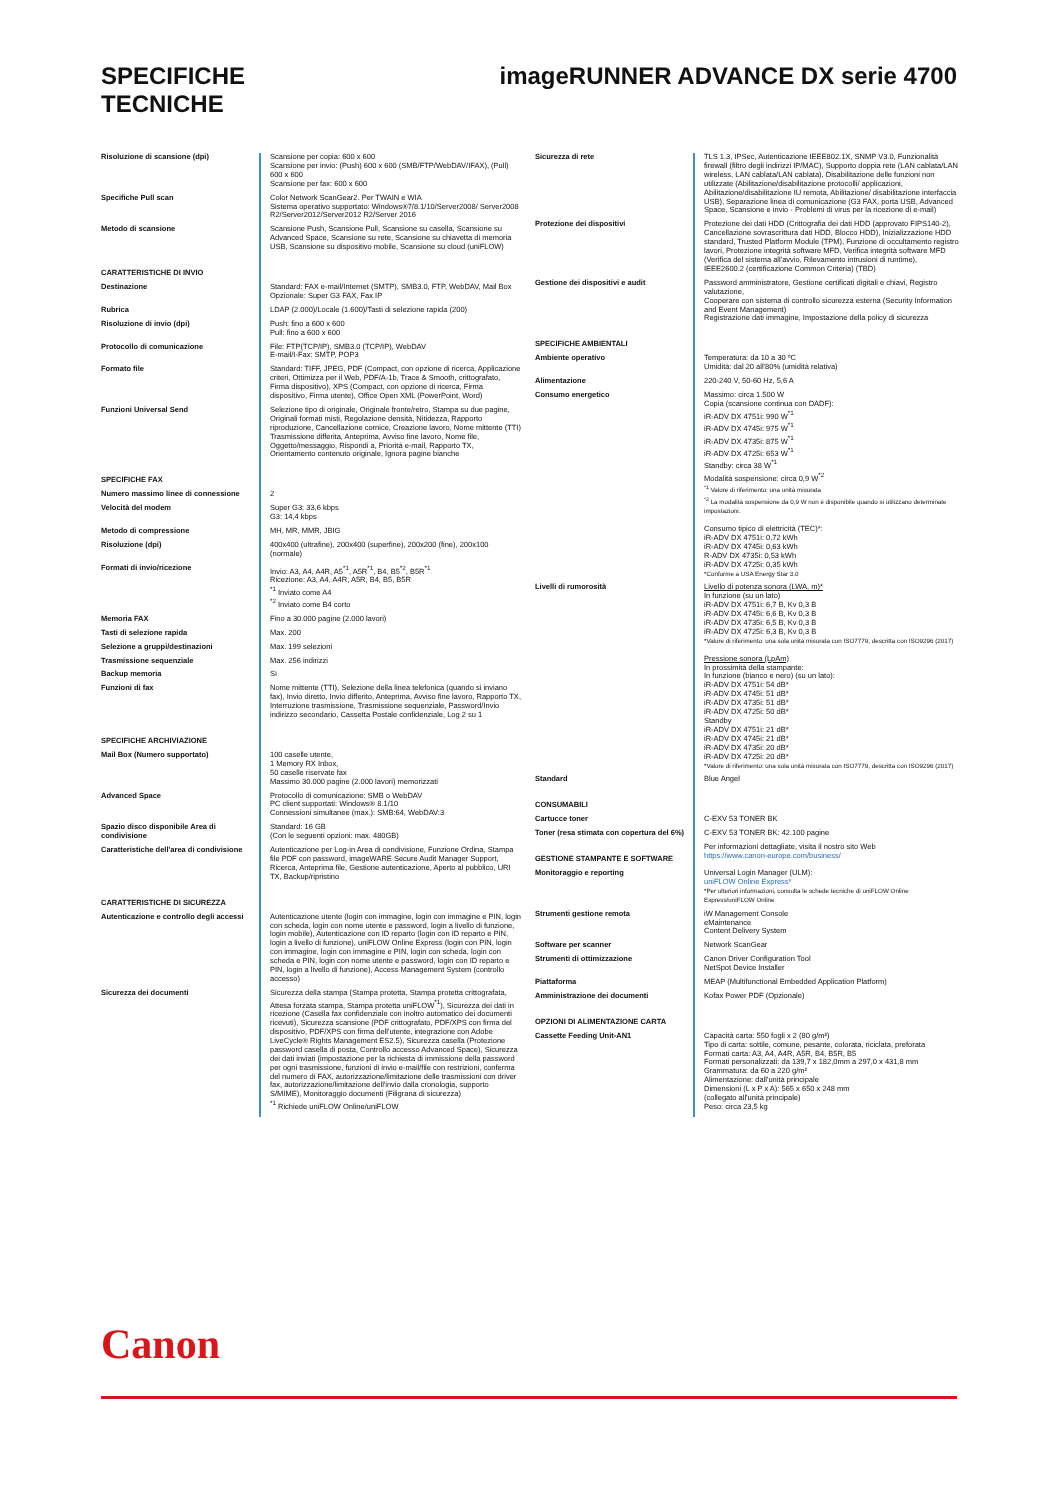SPECIFICHE
TECNICHE
imageRUNNER ADVANCE DX serie 4700
| Risoluzione di scansione (dpi) | Scansione per copia: 600 x 600 Scansione per invio: (Push) 600 x 600 (SMB/FTP/WebDAV/IFAX), (Pull) 600 x 600 Scansione per fax: 600 x 600 |
| Specifiche Pull scan | Color Network ScanGear2. Per TWAIN e WIA Sistema operativo supportato: Windows®7/8.1/10/Server2008/ Server2008 R2/Server2012/Server2012 R2/Server 2016 |
| Metodo di scansione | Scansione Push, Scansione Pull, Scansione su casella, Scansione su Advanced Space, Scansione su rete, Scansione su chiavetta di memoria USB, Scansione su dispositivo mobile, Scansione su cloud (uniFLOW) |
| CARATTERISTICHE DI INVIO | |
| Destinazione | Standard: FAX e-mail/Internet (SMTP), SMB3.0, FTP, WebDAV, Mail Box Opzionale: Super G3 FAX, Fax IP |
| Rubrica | LDAP (2.000)/Locale (1.600)/Tasti di selezione rapida (200) |
| Risoluzione di invio (dpi) | Push: fino a 600 x 600 Pull: fino a 600 x 600 |
| Protocollo di comunicazione | File: FTP(TCP/IP), SMB3.0 (TCP/IP), WebDAV E-mail/I-Fax: SMTP, POP3 |
| Formato file | Standard: TIFF, JPEG, PDF (Compact, con opzione di ricerca, Applicazione criteri, Ottimizza per il Web, PDF/A-1b, Trace & Smooth, crittografato, Firma dispositivo), XPS (Compact, con opzione di ricerca, Firma dispositivo, Firma utente), Office Open XML (PowerPoint, Word) |
| Funzioni Universal Send | Selezione tipo di originale, Originale fronte/retro, Stampa su due pagine, Originali formati misti, Regolazione densità, Nitidezza, Rapporto riproduzione, Cancellazione cornice, Creazione lavoro, Nome mittente (TTI) Trasmissione differita, Anteprima, Avviso fine lavoro, Nome file, Oggetto/messaggio, Rispondi a, Priorità e-mail, Rapporto TX, Orientamento contenuto originale, Ignora pagine bianche |
| SPECIFICHE FAX | |
| Numero massimo linee di connessione | 2 |
| Velocità del modem | Super G3: 33,6 kbps G3: 14,4 kbps |
| Metodo di compressione | MH, MR, MMR, JBIG |
| Risoluzione (dpi) | 400x400 (ultrafine), 200x400 (superfine), 200x200 (fine), 200x100 (normale) |
| Formati di invio/ricezione | Invio: A3, A4, A4R, A5<sup>*1</sup>, A5R<sup>*1</sup>, B4, B5<sup>*2</sup>, B5R<sup>*1</sup> Ricezione: A3, A4, A4R, A5R, B4, B5, B5R <sup>*1</sup> Inviato come A4 <sup>*2</sup> Inviato come B4 corto |
| Memoria FAX | Fino a 30.000 pagine (2.000 lavori) |
| Tasti di selezione rapida | Max. 200 |
| Selezione a gruppi/destinazioni | Max. 199 selezioni |
| Trasmissione sequenziale | Max. 256 indirizzi |
| Backup memoria | Sì |
| Funzioni di fax | Nome mittente (TTI), Selezione della linea telefonica (quando si inviano fax), Invio diretto, Invio differito, Anteprima, Avviso fine lavoro, Rapporto TX, Interruzione trasmissione, Trasmissione sequenziale, Password/Invio indirizzo secondario, Cassetta Postale confidenziale, Log 2 su 1 |
| SPECIFICHE ARCHIVIAZIONE | |
| Mail Box (Numero supportato) | 100 caselle utente, 1 Memory RX Inbox, 50 caselle riservate fax Massimo 30.000 pagine (2.000 lavori) memorizzati |
| Advanced Space | Protocollo di comunicazione: SMB o WebDAV PC client supportati: Windows® 8.1/10 Connessioni simultanee (max.): SMB:64, WebDAV:3 |
| Spazio disco disponibile Area di condivisione | Standard: 16 GB (Con le seguenti opzioni: max. 480GB) |
| Caratteristiche dell'area di condivisione | Autenticazione per Log-in Area di condivisione, Funzione Ordina, Stampa file PDF con password, imageWARE Secure Audit Manager Support, Ricerca, Anteprima file, Gestione autenticazione, Aperto al pubblico, URI TX, Backup/ripristino |
| CARATTERISTICHE DI SICUREZZA | |
| Autenticazione e controllo degli accessi | Autenticazione utente (login con immagine, login con immagine e PIN, login con scheda, login con nome utente e password, login a livello di funzione, login mobile), Autenticazione con ID reparto (login con ID reparto e PIN, login a livello di funzione), uniFLOW Online Express (login con PIN, login con immagine, login con immagine e PIN, login con scheda, login con scheda e PIN, login con nome utente e password, login con ID reparto e PIN, login a livello di funzione), Access Management System (controllo accesso) |
| Sicurezza dei documenti | Sicurezza della stampa (Stampa protetta, Stampa protetta crittografata, Attesa forzata stampa, Stampa protetta uniFLOW<sup>*1</sup>), Sicurezza dei dati in ricezione (Casella fax confidenziale con inoltro automatico dei documenti ricevuti), Sicurezza scansione (PDF crittografato, PDF/XPS con firma del dispositivo, PDF/XPS con firma dell'utente, integrazione con Adobe LiveCycle® Rights Management ES2.5), Sicurezza casella (Protezione password casella di posta, Controllo accesso Advanced Space), Sicurezza dei dati inviati (impostazione per la richiesta di immissione della password per ogni trasmissione, funzioni di invio e-mail/file con restrizioni, conferma del numero di FAX, autorizzazione/limitazione delle trasmissioni con driver fax, autorizzazione/limitazione dell'invio dalla cronologia, supporto S/MIME), Monitoraggio documenti (Filigrana di sicurezza) <sup>*1</sup> Richiede uniFLOW Online/uniFLOW |
| Sicurezza di rete | TLS 1.3, IPSec, Autenticazione IEEE802.1X, SNMP V3.0, Funzionalità firewall (filtro degli indirizzi IP/MAC), Supporto doppia rete (LAN cablata/LAN wireless, LAN cablata/LAN cablata), Disabilitazione delle funzioni non utilizzate (Abilitazione/disabilitazione protocolli/ applicazioni, Abilitazione/disabilitazione IU remota, Abilitazione/ disabilitazione interfaccia USB), Separazione linea di comunicazione (G3 FAX, porta USB, Advanced Space, Scansione e invio - Problemi di virus per la ricezione di e-mail) |
| Protezione dei dispositivi | Protezione dei dati HDD (Crittografia dei dati HDD (approvato FIPS140-2), Cancellazione sovrascrittura dati HDD, Blocco HDD), Inizializzazione HDD standard, Trusted Platform Module (TPM), Funzione di occultamento registro lavori, Protezione integrità software MFD, Verifica integrità software MFD (Verifica del sistema all'avvio, Rilevamento intrusioni di runtime), IEEE2600.2 (certificazione Common Criteria) (TBD) |
| Gestione dei dispositivi e audit | Password amministratore, Gestione certificati digitali e chiavi, Registro valutazione, Cooperare con sistema di controllo sicurezza esterna (Security Information and Event Management) Registrazione dati immagine, Impostazione della policy di sicurezza |
| SPECIFICHE AMBIENTALI | |
| Ambiente operativo | Temperatura: da 10 a 30 ºC Umidità: dal 20 all'80% (umidità relativa) |
| Alimentazione | 220-240 V, 50-60 Hz, 5,6 A |
| Consumo energetico | Massimo: circa 1.500 W Copia (scansione continua con DADF): iR-ADV DX 4751i: 990 W<sup>*1</sup> iR-ADV DX 4745i: 975 W<sup>*1</sup> iR-ADV DX 4735i: 875 W<sup>*1</sup> iR-ADV DX 4725i: 653 W<sup>*1</sup> Standby: circa 38 W<sup>*1</sup> Modalità sospensione: circa 0,9 W<sup>*2</sup> <sup>*1</sup> Valore di riferimento: una unità misurata <sup>*2</sup> La modalità sospensione da 0,9 W non è disponibile quando si utilizzano determinate impostazioni. Consumo tipico di elettricità (TEC)*: iR-ADV DX 4751i: 0,72 kWh iR-ADV DX 4745i: 0,63 kWh R-ADV DX 4735i: 0,53 kWh iR-ADV DX 4725i: 0,35 kWh *Conforme a USA Energy Star 3.0 |
| Livelli di rumorosità | Livello di potenza sonora (LWA, m)* In funzione (su un lato) iR-ADV DX 4751i: 6,7 B, Kv 0,3 B iR-ADV DX 4745i: 6,6 B, Kv 0,3 B iR-ADV DX 4735i: 6,5 B, Kv 0,3 B iR-ADV DX 4725i: 6,3 B, Kv 0,3 B *Valore di riferimento: una sola unità misurata con ISO7779, descritta con ISO9296 (2017) Pressione sonora (LpAm) In prossimità della stampante: In funzione (bianco e nero) (su un lato): iR-ADV DX 4751i: 54 dB* iR-ADV DX 4745i: 51 dB* iR-ADV DX 4735i: 51 dB* iR-ADV DX 4725i: 50 dB* Standby iR-ADV DX 4751i: 21 dB* iR-ADV DX 4745i: 21 dB* iR-ADV DX 4735i: 20 dB* iR-ADV DX 4725i: 20 dB* *Valore di riferimento: una sola unità misurata con ISO7779, descritta con ISO9296 (2017) |
| Standard | Blue Angel |
| CONSUMABILI | |
| Cartucce toner | C-EXV 53 TONER BK |
| Toner (resa stimata con copertura del 6%) | C-EXV 53 TONER BK: 42.100 pagine |
| GESTIONE STAMPANTE E SOFTWARE | Per informazioni dettagliate, visita il nostro sito Web https://www.canon-europe.com/business/ |
| Monitoraggio e reporting | Universal Login Manager (ULM): uniFLOW Online Express* *Per ulteriori informazioni, consulta le schede tecniche di uniFLOW Online Express/uniFLOW Online |
| Strumenti gestione remota | iW Management Console eMaintenance Content Delivery System |
| Software per scanner | Network ScanGear |
| Strumenti di ottimizzazione | Canon Driver Configuration Tool NetSpot Device Installer |
| Piattaforma | MEAP (Multifunctional Embedded Application Platform) |
| Amministrazione dei documenti | Kofax Power PDF (Opzionale) |
| OPZIONI DI ALIMENTAZIONE CARTA | |
| Cassette Feeding Unit-AN1 | Capacità carta: 550 fogli x 2 (80 g/m²) Tipo di carta: sottile, comune, pesante, colorata, riciclata, preforata Formati carta: A3, A4, A4R, A5R, B4, B5R, B5 Formati personalizzati: da 139,7 x 182,0mm a 297,0 x 431,8 mm Grammatura: da 60 a 220 g/m² Alimentazione: dall'unità principale Dimensioni (L x P x A): 565 x 650 x 248 mm (collegato all'unità principale) Peso: circa 23,5 kg |
Canon